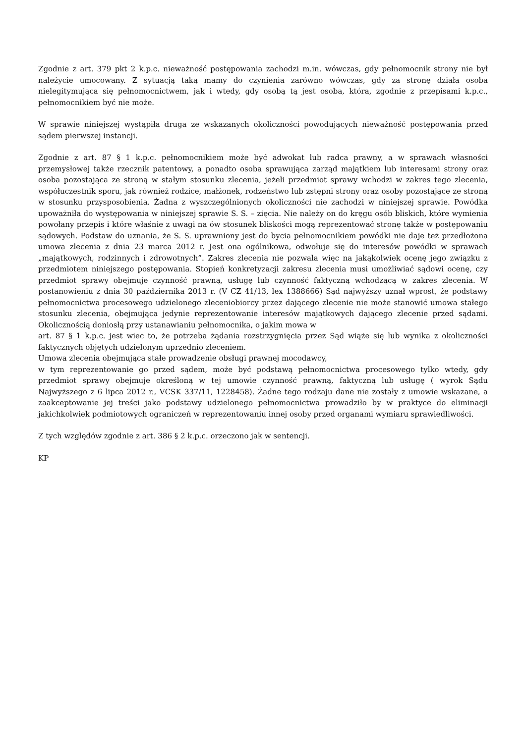Zgodnie z art. 379 pkt 2 k.p.c. nieważność postępowania zachodzi m.in. wówczas, gdy pełnomocnik strony nie był należycie umocowany. Z sytuacją taką mamy do czynienia zarówno wówczas, gdy za stronę działa osoba nielegitymująca się pełnomocnictwem, jak i wtedy, gdy osobą tą jest osoba, która, zgodnie z przepisami k.p.c., pełnomocnikiem być nie może.
W sprawie niniejszej wystąpiła druga ze wskazanych okoliczności powodujących nieważność postępowania przed sądem pierwszej instancji.
Zgodnie z art. 87 § 1 k.p.c. pełnomocnikiem może być adwokat lub radca prawny, a w sprawach własności przemysłowej także rzecznik patentowy, a ponadto osoba sprawująca zarząd majątkiem lub interesami strony oraz osoba pozostająca ze stroną w stałym stosunku zlecenia, jeżeli przedmiot sprawy wchodzi w zakres tego zlecenia, współuczestnik sporu, jak również rodzice, małżonek, rodzeństwo lub zstępni strony oraz osoby pozostające ze stroną w stosunku przysposobienia. Żadna z wyszczególnionych okoliczności nie zachodzi w niniejszej sprawie. Powódka upoważniła do występowania w niniejszej sprawie S. S. – zięcia. Nie należy on do kręgu osób bliskich, które wymienia powołany przepis i które właśnie z uwagi na ów stosunek bliskości mogą reprezentować stronę także w postępowaniu sądowych. Podstaw do uznania, że S. S. uprawniony jest do bycia pełnomocnikiem powódki nie daje też przedłożona umowa zlecenia z dnia 23 marca 2012 r. Jest ona ogólnikowa, odwołuje się do interesów powódki w sprawach „majątkowych, rodzinnych i zdrowotnych”. Zakres zlecenia nie pozwala więc na jakąkolwiek ocenę jego związku z przedmiotem niniejszego postępowania. Stopień konkretyzacji zakresu zlecenia musi umożliwiać sądowi ocenę, czy przedmiot sprawy obejmuje czynność prawną, usługę lub czynność faktyczną wchodzącą w zakres zlecenia. W postanowieniu z dnia 30 października 2013 r. (V CZ 41/13, lex 1388666) Sąd najwyższy uznał wprost, że podstawy pełnomocnictwa procesowego udzielonego zleceniobiorcy przez dającego zlecenie nie może stanowić umowa stałego stosunku zlecenia, obejmująca jedynie reprezentowanie interesów majątkowych dającego zlecenie przed sądami. Okolicznością doniosłą przy ustanawianiu pełnomocnika, o jakim mowa w
art. 87 § 1 k.p.c. jest wiec to, że potrzeba żądania rozstrzygnięcia przez Sąd wiąże się lub wynika z okoliczności faktycznych objętych udzielonym uprzednio zleceniem.
Umowa zlecenia obejmująca stałe prowadzenie obsługi prawnej mocodawcy,
w tym reprezentowanie go przed sądem, może być podstawą pełnomocnictwa procesowego tylko wtedy, gdy przedmiot sprawy obejmuje określoną w tej umowie czynność prawną, faktyczną lub usługę ( wyrok Sądu Najwyższego z 6 lipca 2012 r., VCSK 337/11, 1228458). Żadne tego rodzaju dane nie zostały z umowie wskazane, a zaakceptowanie jej treści jako podstawy udzielonego pełnomocnictwa prowadziło by w praktyce do eliminacji jakichkolwiek podmiotowych ograniczeń w reprezentowaniu innej osoby przed organami wymiaru sprawiedliwości.
Z tych względów zgodnie z art. 386 § 2 k.p.c. orzeczono jak w sentencji.
KP